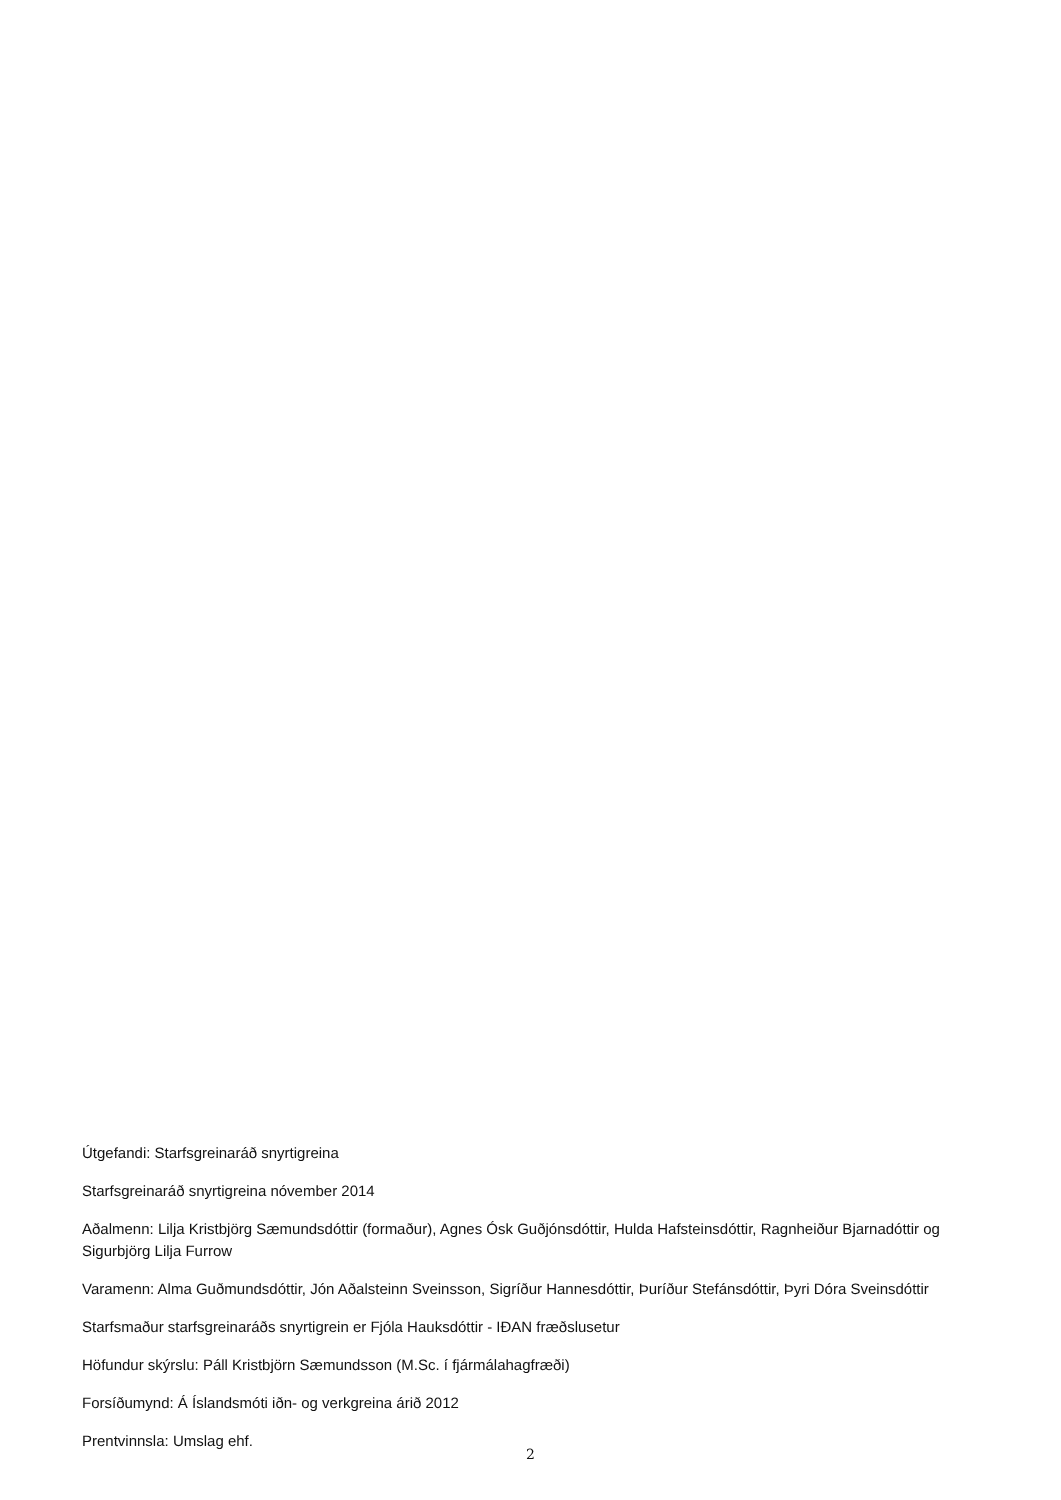Útgefandi: Starfsgreinaráð snyrtigreina
Starfsgreinaráð snyrtigreina nóvember 2014
Aðalmenn: Lilja Kristbjörg Sæmundsdóttir (formaður), Agnes Ósk Guðjónsdóttir, Hulda Hafsteinsdóttir, Ragnheiður Bjarnadóttir og Sigurbjörg Lilja Furrow
Varamenn: Alma Guðmundsdóttir, Jón Aðalsteinn Sveinsson, Sigríður Hannesdóttir, Þuríður Stefánsdóttir, Þyri Dóra Sveinsdóttir
Starfsmaður starfsgreinaráðs snyrtigrein er Fjóla Hauksdóttir - IÐAN fræðslusetur
Höfundur skýrslu: Páll Kristbjörn Sæmundsson (M.Sc. í fjármálahagfræði)
Forsíðumynd: Á Íslandsmóti iðn- og verkgreina árið 2012
Prentvinnsla: Umslag ehf.
2